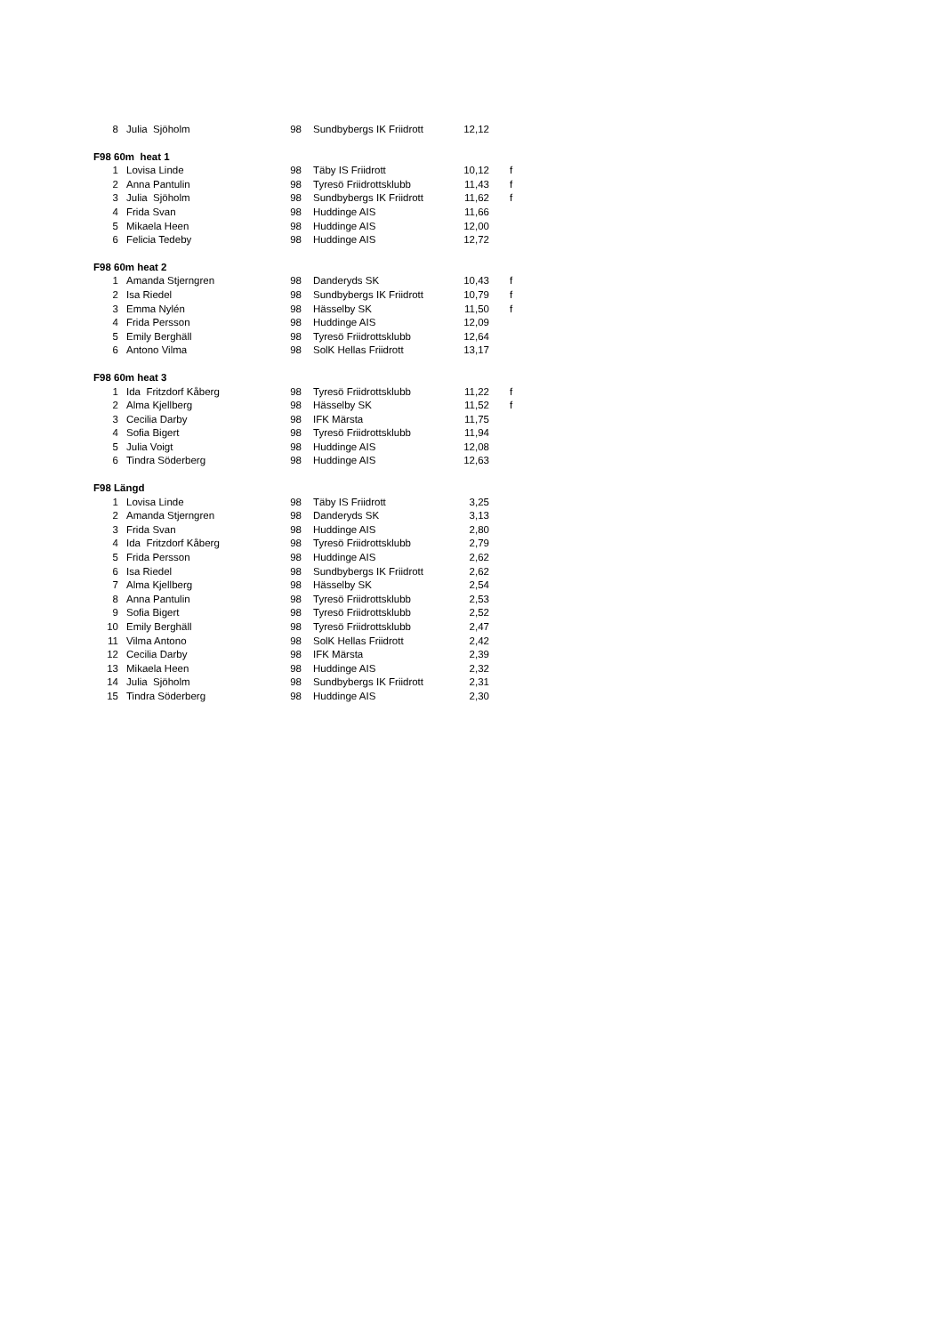| 8 | Julia Sjöholm | 98 | Sundbybergs IK Friidrott | 12,12 | |
| F98 60m heat 1 | | | | | |
| 1 | Lovisa Linde | 98 | Täby IS Friidrott | 10,12 | f |
| 2 | Anna Pantulin | 98 | Tyresö Friidrottsklubb | 11,43 | f |
| 3 | Julia Sjöholm | 98 | Sundbybergs IK Friidrott | 11,62 | f |
| 4 | Frida Svan | 98 | Huddinge AIS | 11,66 | |
| 5 | Mikaela Heen | 98 | Huddinge AIS | 12,00 | |
| 6 | Felicia Tedeby | 98 | Huddinge AIS | 12,72 | |
| F98 60m heat 2 | | | | | |
| 1 | Amanda Stjerngren | 98 | Danderyds SK | 10,43 | f |
| 2 | Isa Riedel | 98 | Sundbybergs IK Friidrott | 10,79 | f |
| 3 | Emma Nylén | 98 | Hässelby SK | 11,50 | f |
| 4 | Frida Persson | 98 | Huddinge AIS | 12,09 | |
| 5 | Emily Berghäll | 98 | Tyresö Friidrottsklubb | 12,64 | |
| 6 | Antono Vilma | 98 | SolK Hellas Friidrott | 13,17 | |
| F98 60m heat 3 | | | | | |
| 1 | Ida Fritzdorf Kåberg | 98 | Tyresö Friidrottsklubb | 11,22 | f |
| 2 | Alma Kjellberg | 98 | Hässelby SK | 11,52 | f |
| 3 | Cecilia Darby | 98 | IFK Märsta | 11,75 | |
| 4 | Sofia Bigert | 98 | Tyresö Friidrottsklubb | 11,94 | |
| 5 | Julia Voigt | 98 | Huddinge AIS | 12,08 | |
| 6 | Tindra Söderberg | 98 | Huddinge AIS | 12,63 | |
| F98 Längd | | | | | |
| 1 | Lovisa Linde | 98 | Täby IS Friidrott | 3,25 | |
| 2 | Amanda Stjerngren | 98 | Danderyds SK | 3,13 | |
| 3 | Frida Svan | 98 | Huddinge AIS | 2,80 | |
| 4 | Ida Fritzdorf Kåberg | 98 | Tyresö Friidrottsklubb | 2,79 | |
| 5 | Frida Persson | 98 | Huddinge AIS | 2,62 | |
| 6 | Isa Riedel | 98 | Sundbybergs IK Friidrott | 2,62 | |
| 7 | Alma Kjellberg | 98 | Hässelby SK | 2,54 | |
| 8 | Anna Pantulin | 98 | Tyresö Friidrottsklubb | 2,53 | |
| 9 | Sofia Bigert | 98 | Tyresö Friidrottsklubb | 2,52 | |
| 10 | Emily Berghäll | 98 | Tyresö Friidrottsklubb | 2,47 | |
| 11 | Vilma Antono | 98 | SolK Hellas Friidrott | 2,42 | |
| 12 | Cecilia Darby | 98 | IFK Märsta | 2,39 | |
| 13 | Mikaela Heen | 98 | Huddinge AIS | 2,32 | |
| 14 | Julia Sjöholm | 98 | Sundbybergs IK Friidrott | 2,31 | |
| 15 | Tindra Söderberg | 98 | Huddinge AIS | 2,30 | |